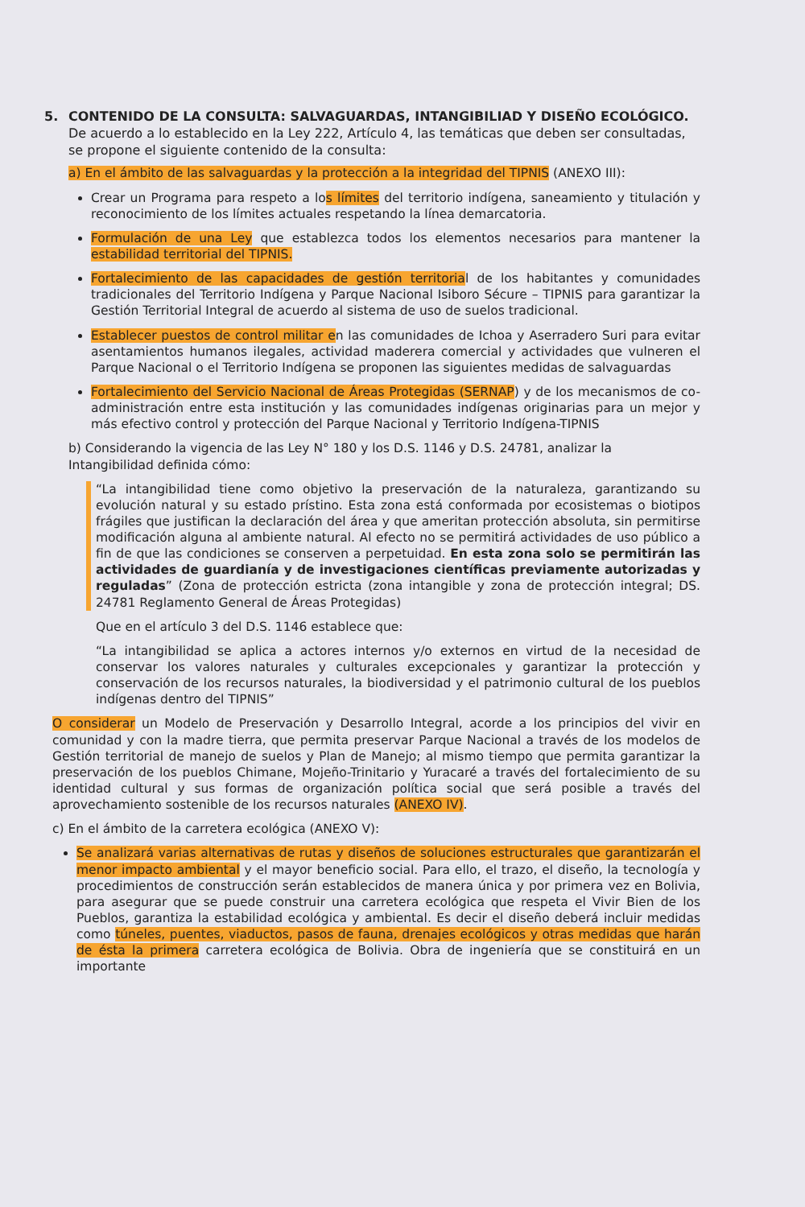5. CONTENIDO DE LA CONSULTA: SALVAGUARDAS, INTANGIBILIAD Y DISEÑO ECOLÓGICO. De acuerdo a lo establecido en la Ley 222, Artículo 4, las temáticas que deben ser consultadas, se propone el siguiente contenido de la consulta:
a) En el ámbito de las salvaguardas y la protección a la integridad del TIPNIS (ANEXO III):
Crear un Programa para respeto a los límites del territorio indígena, saneamiento y titulación y reconocimiento de los límites actuales respetando la línea demarcatoria.
Formulación de una Ley que establezca todos los elementos necesarios para mantener la estabilidad territorial del TIPNIS.
Fortalecimiento de las capacidades de gestión territorial de los habitantes y comunidades tradicionales del Territorio Indígena y Parque Nacional Isiboro Sécure – TIPNIS para garantizar la Gestión Territorial Integral de acuerdo al sistema de uso de suelos tradicional.
Establecer puestos de control militar en las comunidades de Ichoa y Aserradero Suri para evitar asentamientos humanos ilegales, actividad maderera comercial y actividades que vulneren el Parque Nacional o el Territorio Indígena se proponen las siguientes medidas de salvaguardas
Fortalecimiento del Servicio Nacional de Áreas Protegidas (SERNAP) y de los mecanismos de co-administración entre esta institución y las comunidades indígenas originarias para un mejor y más efectivo control y protección del Parque Nacional y Territorio Indígena-TIPNIS
b) Considerando la vigencia de las Ley N° 180 y los D.S. 1146 y D.S. 24781, analizar la Intangibilidad definida cómo:
“La intangibilidad tiene como objetivo la preservación de la naturaleza, garantizando su evolución natural y su estado prístino. Esta zona está conformada por ecosistemas o biotipos frágiles que justifican la declaración del área y que ameritan protección absoluta, sin permitirse modificación alguna al ambiente natural. Al efecto no se permitirá actividades de uso público a fin de que las condiciones se conserven a perpetuidad. En esta zona solo se permitirán las actividades de guardianía y de investigaciones científicas previamente autorizadas y reguladas” (Zona de protección estricta (zona intangible y zona de protección integral; DS. 24781 Reglamento General de Áreas Protegidas)
Que en el artículo 3 del D.S. 1146 establece que:
“La intangibilidad se aplica a actores internos y/o externos en virtud de la necesidad de conservar los valores naturales y culturales excepcionales y garantizar la protección y conservación de los recursos naturales, la biodiversidad y el patrimonio cultural de los pueblos indígenas dentro del TIPNIS”
O considerar un Modelo de Preservación y Desarrollo Integral, acorde a los principios del vivir en comunidad y con la madre tierra, que permita preservar Parque Nacional a través de los modelos de Gestión territorial de manejo de suelos y Plan de Manejo; al mismo tiempo que permita garantizar la preservación de los pueblos Chimane, Mojeño-Trinitario y Yuracaré a través del fortalecimiento de su identidad cultural y sus formas de organización política social que será posible a través del aprovechamiento sostenible de los recursos naturales (ANEXO IV).
c) En el ámbito de la carretera ecológica (ANEXO V):
Se analizará varias alternativas de rutas y diseños de soluciones estructurales que garantizarán el menor impacto ambiental y el mayor beneficio social. Para ello, el trazo, el diseño, la tecnología y procedimientos de construcción serán establecidos de manera única y por primera vez en Bolivia, para asegurar que se puede construir una carretera ecológica que respeta el Vivir Bien de los Pueblos, garantiza la estabilidad ecológica y ambiental. Es decir el diseño deberá incluir medidas como túneles, puentes, viaductos, pasos de fauna, drenajes ecológicos y otras medidas que harán de ésta la primera carretera ecológica de Bolivia. Obra de ingeniería que se constituirá en un importante